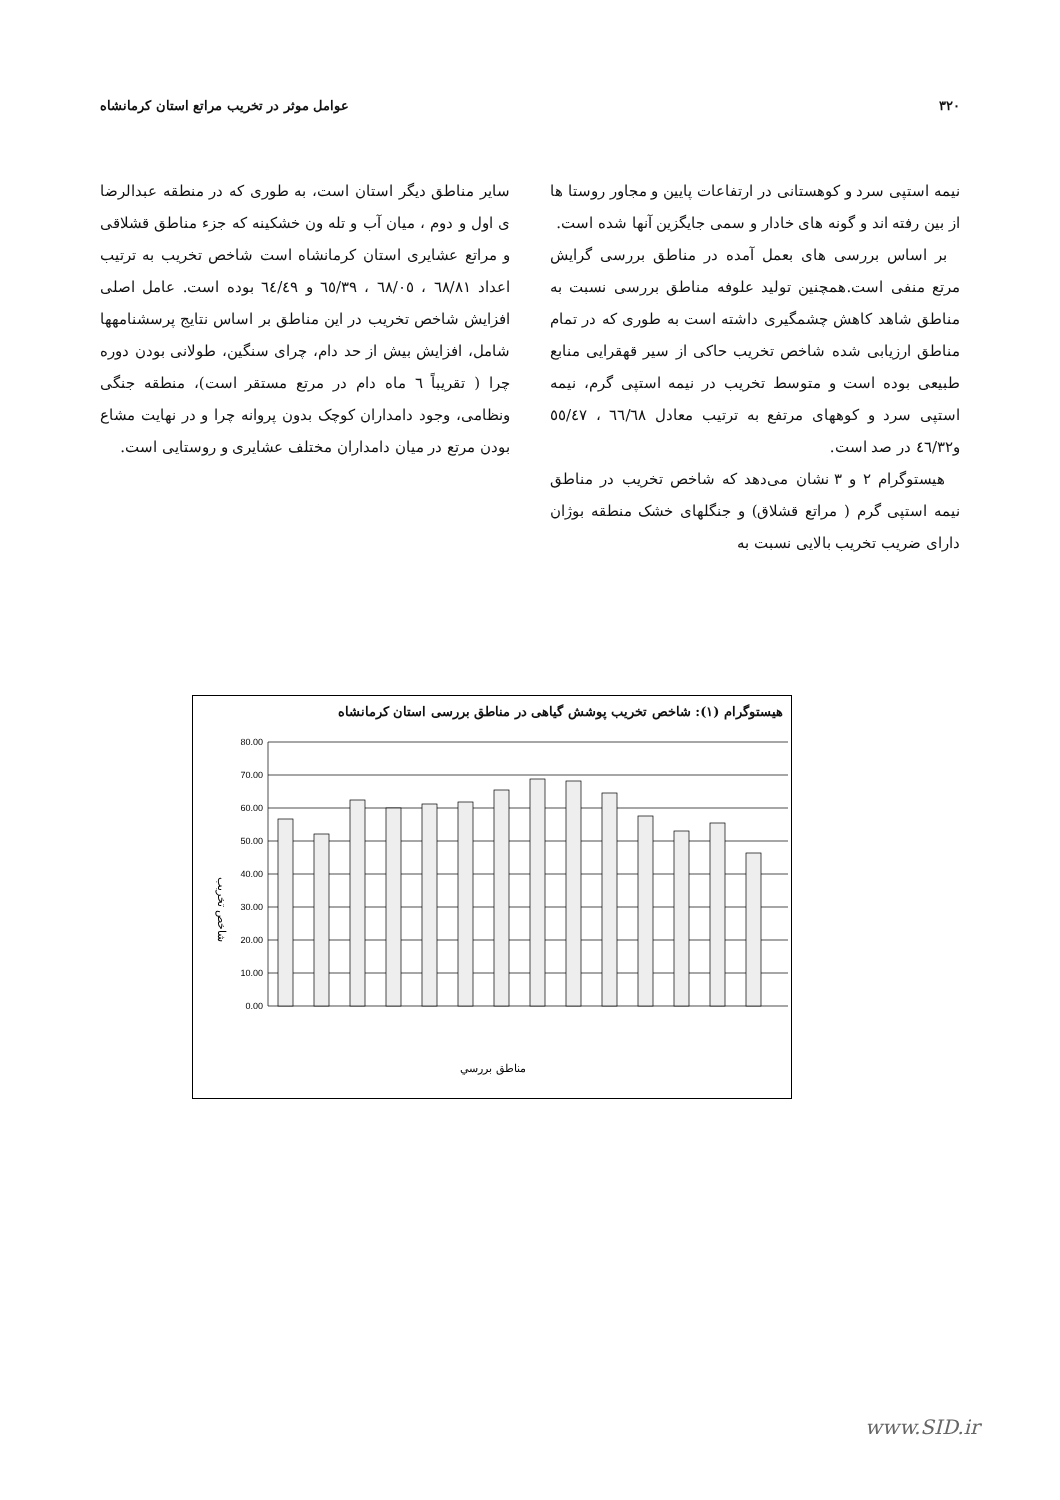۳۲۰ عوامل موثر در تخریب مراتع استان کرمانشاه
نیمه استپی سرد و کوهستانی در ارتفاعات پایین و مجاور روستا ها از بین رفته اند و گونه های خادار و سمی جایگزین آنها شده است.
بر اساس بررسی های بعمل آمده در مناطق بررسی گرایش مرتع منفی است.همچنین تولید علوفه مناطق بررسی نسبت به مناطق شاهد کاهش چشمگیری داشته است به طوری که در تمام مناطق ارزیابی شده شاخص تخریب حاکی از سیر قهقرایی منابع طبیعی بوده است و متوسط تخریب در نیمه استپی گرم، نیمه استپی سرد و کوههای مرتفع به ترتیب معادل ٦٦/٦٨ ، ٥٥/٤٧ و٤٦/٣٢ در صد است.
هیستوگرام ۲ و ۳ نشان می‌دهد که شاخص تخریب در مناطق نیمه استپی گرم ( مراتع قشلاق) و جنگلهای خشک منطقه بوژان دارای ضریب تخریب بالایی نسبت به
سایر مناطق دیگر استان است، به طوری که در منطقه عبدالرضا ی اول و دوم ، میان آب و تله ون خشکینه که جزء مناطق قشلاقی و مراتع عشایری استان کرمانشاه است شاخص تخریب به ترتیب اعداد ٦٨/٨١ ، ٦٨/٠٥ ، ٦٥/٣٩ و ٦٤/٤٩ بوده است. عامل اصلی افزایش شاخص تخریب در این مناطق بر اساس نتایج پرسشنامهها شامل، افزایش بیش از حد دام، چرای سنگین، طولانی بودن دوره چرا ( تقریباً ٦ ماه دام در مرتع مستقر است)، منطقه جنگی ونظامی، وجود دامداران کوچک بدون پروانه چرا و در نهایت مشاع بودن مرتع در میان دامداران مختلف عشایری و روستایی است.
هیستوگرام (۱): شاخص تخریب پوشش گیاهی در مناطق بررسی استان کرمانشاه
80.00
70.00
60.00
50.00
40.00
30.00
20.00
10.00
0.00
شاخص تخریب
مناطق بررسي
www.SID.ir